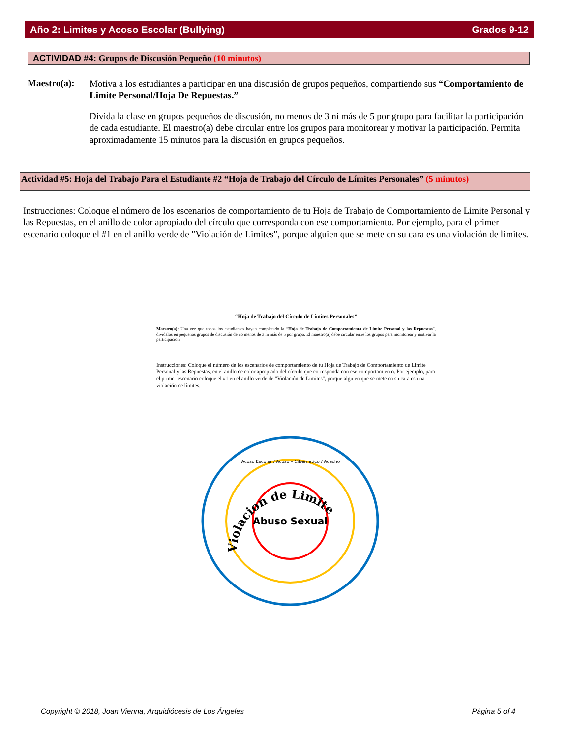Año 2: Limites y Acoso Escolar (Bullying) Grados 9-12
ACTIVIDAD #4: Grupos de Discusión Pequeño (10 minutos)
Maestro(a):
Motiva a los estudiantes a participar en una discusión de grupos pequeños, compartiendo sus “Comportamiento de Limite Personal/Hoja De Repuestas.”
Divida la clase en grupos pequeños de discusión, no menos de 3 ni más de 5 por grupo para facilitar la participación de cada estudiante. El maestro(a) debe circular entre los grupos para monitorear y motivar la participación. Permita aproximadamente 15 minutos para la discusión en grupos pequeños.
Actividad #5: Hoja del Trabajo Para el Estudiante #2 “Hoja de Trabajo del Círculo de Límites Personales” (5 minutos)
Instrucciones: Coloque el número de los escenarios de comportamiento de tu Hoja de Trabajo de Comportamiento de Limite Personal y las Repuestas, en el anillo de color apropiado del círculo que corresponda con ese comportamiento. Por ejemplo, para el primer escenario coloque el #1 en el anillo verde de "Violación de Limites", porque alguien que se mete en su cara es una violación de limites.
“Hoja de Trabajo del Círculo de Límites Personales”
Maestro(a): Una vez que todos los estudiantes hayan completado la “Hoja de Trabajo de Comportamiento de Limite Personal y las Repuestas”, divídalos en pequeños grupos de discusión de no menos de 3 ni más de 5 por grupo. El maestro(a) debe circular entre los grupos para monitorear y motivar la participación.
Instrucciones: Coloque el número de los escenarios de comportamiento de tu Hoja de Trabajo de Comportamiento de Limite Personal y las Repuestas, en el anillo de color apropiado del círculo que corresponda con ese comportamiento. Por ejemplo, para el primer escenario coloque el #1 en el anillo verde de "Violación de Limites", porque alguien que se mete en su cara es una violación de límites.
Violacion de Limite
Abuso Sexual
Acoso Escolar / Acoso – Cibernetico / Acecho
Copyright © 2018, Joan Vienna, Arquidiócesis de Los Ángeles Página 5 of 4